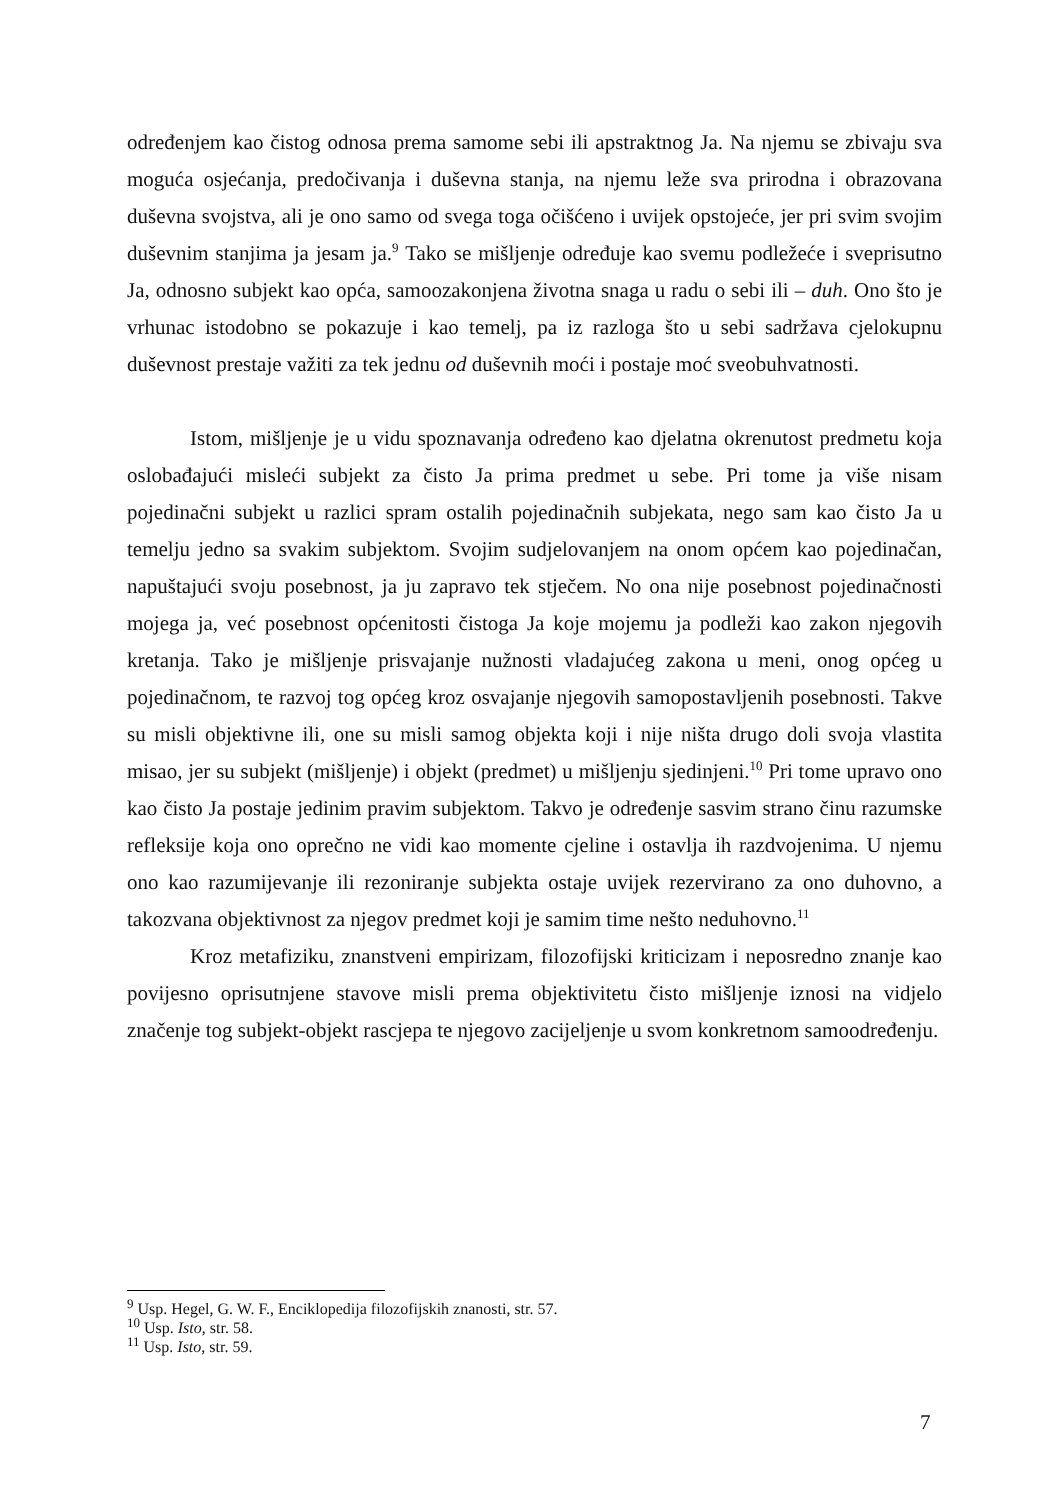određenjem kao čistog odnosa prema samome sebi ili apstraktnog Ja. Na njemu se zbivaju sva moguća osjećanja, predočivanja i duševna stanja, na njemu leže sva prirodna i obrazovana duševna svojstva, ali je ono samo od svega toga očišćeno i uvijek opstojeće, jer pri svim svojim duševnim stanjima ja jesam ja.<sup>9</sup> Tako se mišljenje određuje kao svemu podležeće i sveprisutno Ja, odnosno subjekt kao opća, samoozakonjena životna snaga u radu o sebi ili – duh. Ono što je vrhunac istodobno se pokazuje i kao temelj, pa iz razloga što u sebi sadržava cjelokupnu duševnost prestaje važiti za tek jednu od duševnih moći i postaje moć sveobuhvatnosti.
Istom, mišljenje je u vidu spoznavanja određeno kao djelatna okrenutost predmetu koja oslobađajući misleći subjekt za čisto Ja prima predmet u sebe. Pri tome ja više nisam pojedinačni subjekt u razlici spram ostalih pojedinačnih subjekata, nego sam kao čisto Ja u temelju jedno sa svakim subjektom. Svojim sudjelovanjem na onom općem kao pojedinačan, napuštajući svoju posebnost, ja ju zapravo tek stječem. No ona nije posebnost pojedinačnosti mojega ja, već posebnost općenitosti čistoga Ja koje mojemu ja podleži kao zakon njegovih kretanja. Tako je mišljenje prisvajanje nužnosti vladajućeg zakona u meni, onog općeg u pojedinačnom, te razvoj tog općeg kroz osvajanje njegovih samopostavljenih posebnosti. Takve su misli objektivne ili, one su misli samog objekta koji i nije ništa drugo doli svoja vlastita misao, jer su subjekt (mišljenje) i objekt (predmet) u mišljenju sjedinjeni.<sup>10</sup> Pri tome upravo ono kao čisto Ja postaje jedinim pravim subjektom. Takvo je određenje sasvim strano činu razumske refleksije koja ono oprečno ne vidi kao momente cjeline i ostavlja ih razdvojenima. U njemu ono kao razumijevanje ili rezoniranje subjekta ostaje uvijek rezervirano za ono duhovno, a takozvana objektivnost za njegov predmet koji je samim time nešto neduhovno.<sup>11</sup>
Kroz metafiziku, znanstveni empirizam, filozofijski kriticizam i neposredno znanje kao povijesno oprisutnjene stavove misli prema objektivitetu čisto mišljenje iznosi na vidjelo značenje tog subjekt-objekt rascjepa te njegovo zacijeljenje u svom konkretnom samoodređenju.
<sup>9</sup> Usp. Hegel, G. W. F., Enciklopedija filozofijskih znanosti, str. 57.
<sup>10</sup> Usp. Isto, str. 58.
<sup>11</sup> Usp. Isto, str. 59.
7